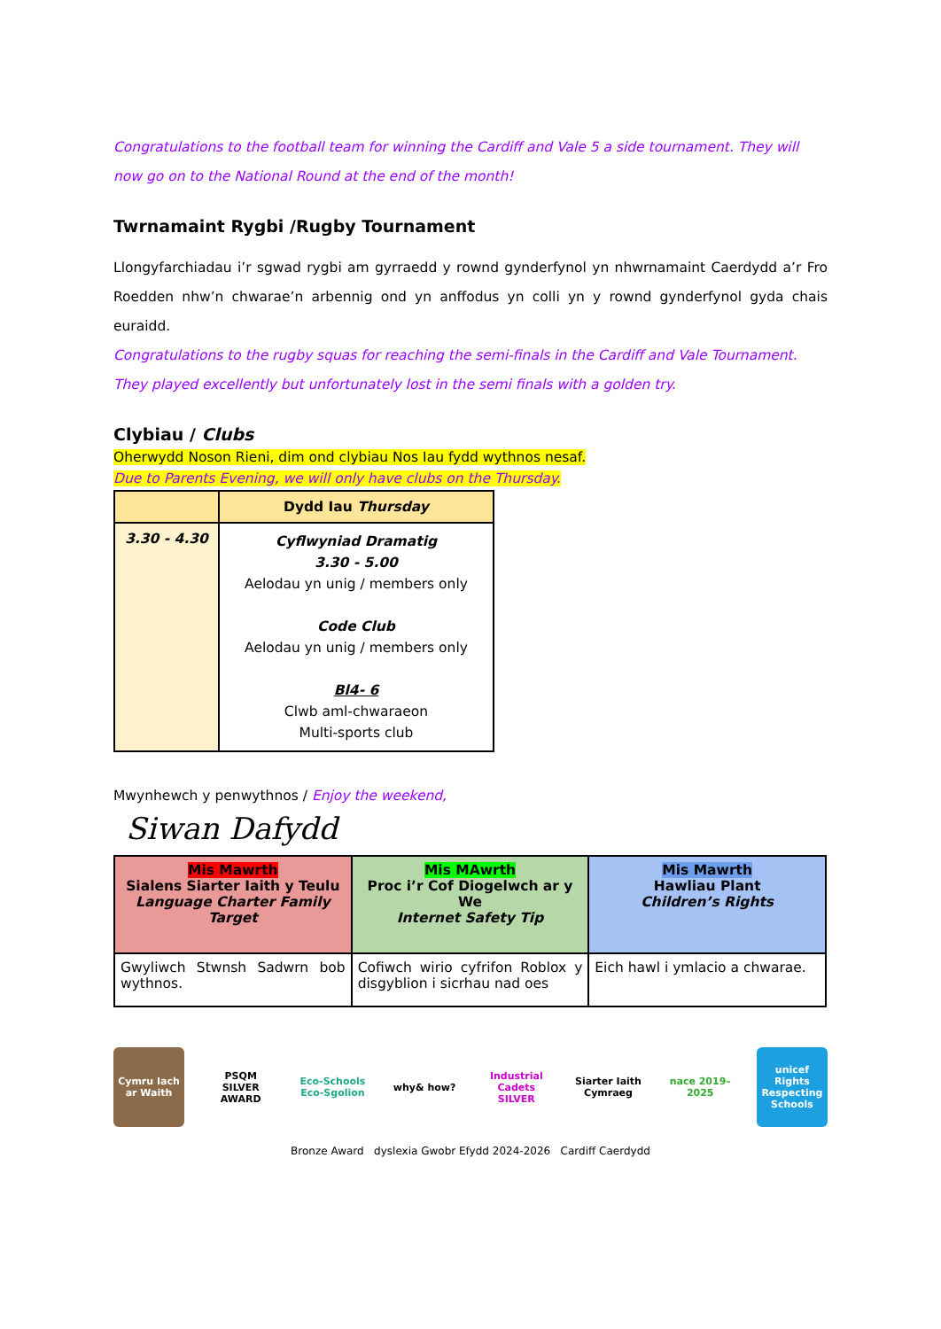Congratulations to the football team for winning the Cardiff and Vale 5 a side tournament. They will now go on to the National Round at the end of the month!
Twrnamaint Rygbi /Rugby Tournament
Llongyfarchiadau i’r sgwad rygbi am gyrraedd y rownd gynderfynol yn nhwrnamaint Caerdydd a’r Fro Roedden nhw’n chwarae’n arbennig ond yn anffodus yn colli yn y rownd gynderfynol gyda chais euraidd.
Congratulations to the rugby squas for reaching the semi-finals in the Cardiff and Vale Tournament. They played excellently but unfortunately lost in the semi finals with a golden try.
Clybiau / Clubs
Oherwydd Noson Rieni, dim ond clybiau Nos Iau fydd wythnos nesaf.
Due to Parents Evening, we will only have clubs on the Thursday.
| | Dydd Iau Thursday |
| --- | --- |
| 3.30 - 4.30 | Cyflwyniad Dramatig 3.30 - 5.00 Aelodau yn unig / members only Code Club Aelodau yn unig / members only Bl4- 6 Clwb aml-chwaraeon Multi-sports club |
Mwynhewch y penwythnos / Enjoy the weekend,
Siwan Dafydd
| Mis Mawrth Sialens Siarter Iaith y Teulu Language Charter Family Target | Mis MAwrth Proc i’r Cof Diogelwch ar y We Internet Safety Tip | Mis Mawrth Hawliau Plant Children’s Rights |
| Gwyliwch Stwnsh Sadwrn bob wythnos. | Cofiwch wirio cyfrifon Roblox y disgyblion i sicrhau nad oes | Eich hawl i ymlacio a chwarae. |
Cymru Iach ar Waith
PSQM SILVER AWARD
Eco-Schools Eco-Sgolion
why& how? Industrial Cadets SILVER
Siarter Iaith Cymraeg
nace 2019–2025
unicef Rights Respecting Schools
Bronze Award dyslexia Gwobr Efydd 2024-2026 Cardiff Caerdydd